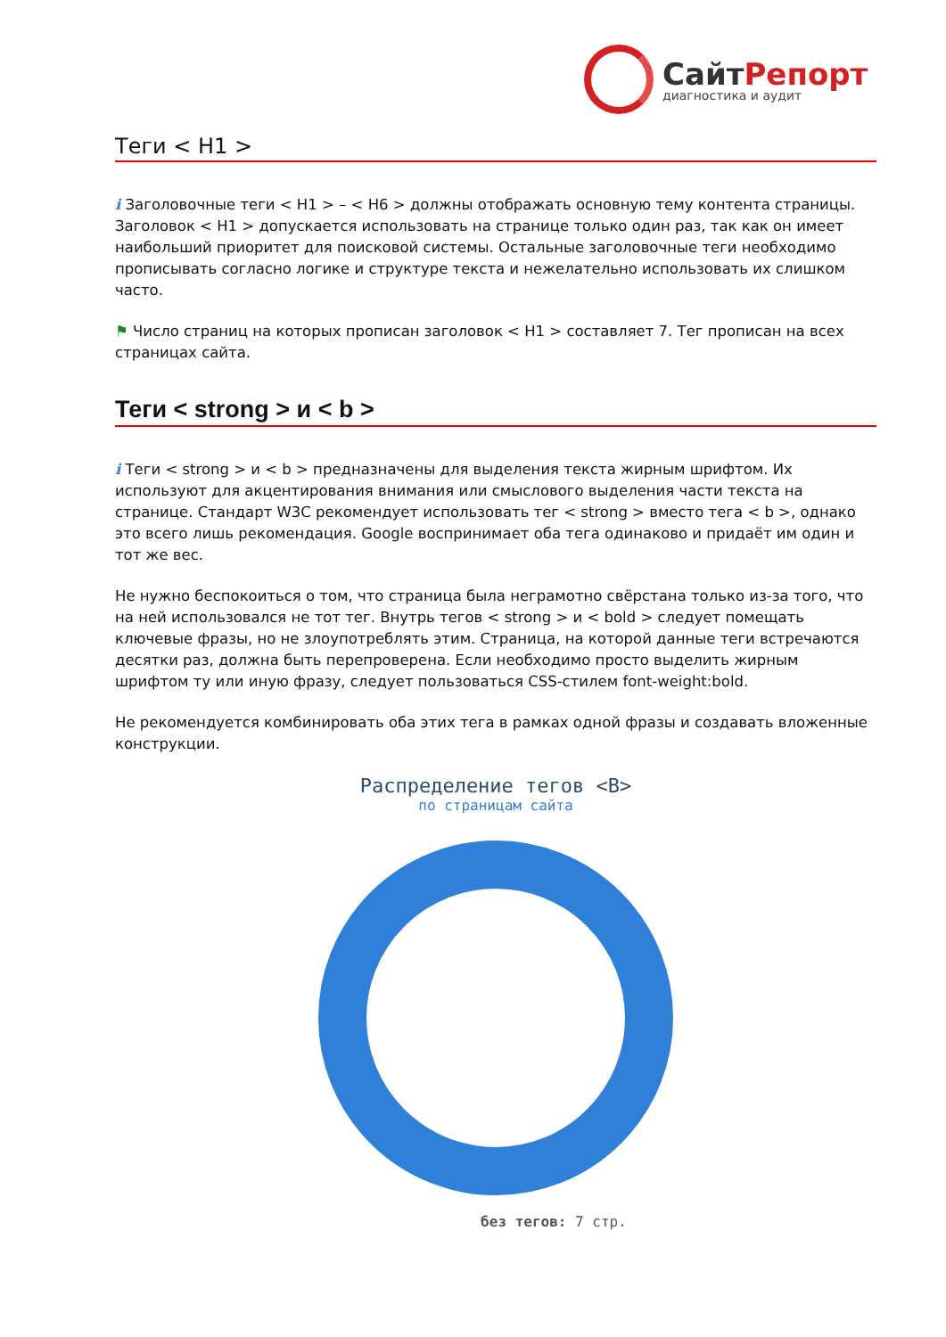СайтРепорт
диагностика и аудит
Теги < H1 >
i Заголовочные теги < H1 > – < H6 > должны отображать основную тему контента страницы. Заголовок < H1 > допускается использовать на странице только один раз, так как он имеет наибольший приоритет для поисковой системы. Остальные заголовочные теги необходимо прописывать согласно логике и структуре текста и нежелательно использовать их слишком часто.
⚑ Число страниц на которых прописан заголовок < H1 > составляет 7. Тег прописан на всех страницах сайта.
Теги < strong > и < b >
i Теги < strong > и < b > предназначены для выделения текста жирным шрифтом. Их используют для акцентирования внимания или смыслового выделения части текста на странице. Стандарт W3C рекомендует использовать тег < strong > вместо тега < b >, однако это всего лишь рекомендация. Google воспринимает оба тега одинаково и придаёт им один и тот же вес.
Не нужно беспокоиться о том, что страница была неграмотно свёрстана только из-за того, что на ней использовался не тот тег. Внутрь тегов < strong > и < bold > следует помещать ключевые фразы, но не злоупотреблять этим. Страница, на которой данные теги встречаются десятки раз, должна быть перепроверена. Если необходимо просто выделить жирным шрифтом ту или иную фразу, следует пользоваться CSS-стилем font-weight:bold.
Не рекомендуется комбинировать оба этих тега в рамках одной фразы и создавать вложенные конструкции.
Распределение тегов <B>
по страницам сайта
без тегов: 7 стр.